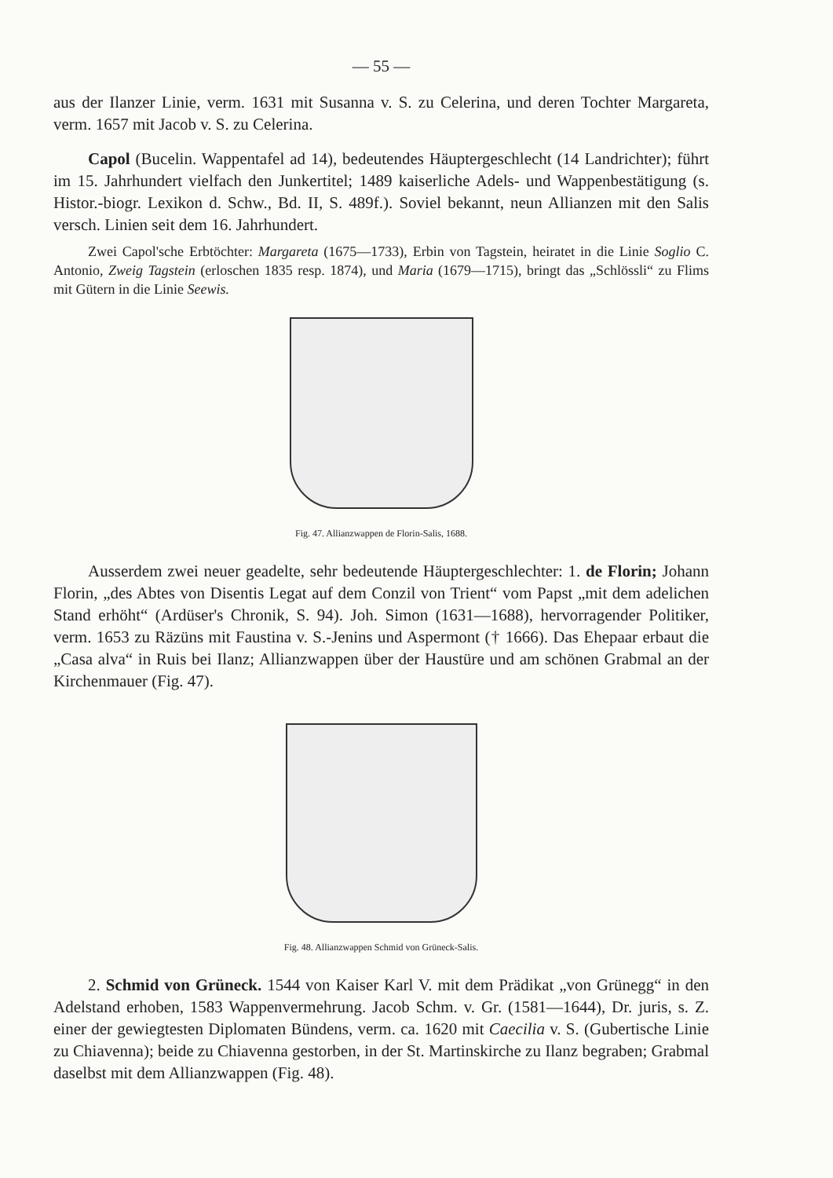— 55 —
aus der Ilanzer Linie, verm. 1631 mit Susanna v. S. zu Celerina, und deren Tochter Margareta, verm. 1657 mit Jacob v. S. zu Celerina.
Capol (Bucelin. Wappentafel ad 14), bedeutendes Häuptergeschlecht (14 Landrichter); führt im 15. Jahrhundert vielfach den Junkertitel; 1489 kaiserliche Adels- und Wappenbestätigung (s. Histor.-biogr. Lexikon d. Schw., Bd. II, S. 489f.). Soviel bekannt, neun Allianzen mit den Salis versch. Linien seit dem 16. Jahrhundert.
Zwei Capol'sche Erbtöchter: Margareta (1675—1733), Erbin von Tagstein, heiratet in die Linie Soglio C. Antonio, Zweig Tagstein (erloschen 1835 resp. 1874), und Maria (1679—1715), bringt das „Schlössli“ zu Flims mit Gütern in die Linie Seewis.
Fig. 47. Allianzwappen de Florin-Salis, 1688.
Ausserdem zwei neuer geadelte, sehr bedeutende Häuptergeschlechter: 1. de Florin; Johann Florin, „des Abtes von Disentis Legat auf dem Conzil von Trient“ vom Papst „mit dem adelichen Stand erhöht“ (Ardüser's Chronik, S. 94). Joh. Simon (1631—1688), hervorragender Politiker, verm. 1653 zu Räzüns mit Faustina v. S.-Jenins und Aspermont († 1666). Das Ehepaar erbaut die „Casa alva“ in Ruis bei Ilanz; Allianzwappen über der Haustüre und am schönen Grabmal an der Kirchenmauer (Fig. 47).
Fig. 48. Allianzwappen Schmid von Grüneck-Salis.
2. Schmid von Grüneck. 1544 von Kaiser Karl V. mit dem Prädikat „von Grünegg“ in den Adelstand erhoben, 1583 Wappenvermehrung. Jacob Schm. v. Gr. (1581—1644), Dr. juris, s. Z. einer der gewiegtesten Diplomaten Bündens, verm. ca. 1620 mit Caecilia v. S. (Gubertische Linie zu Chiavenna); beide zu Chiavenna gestorben, in der St. Martinskirche zu Ilanz begraben; Grabmal daselbst mit dem Allianzwappen (Fig. 48).